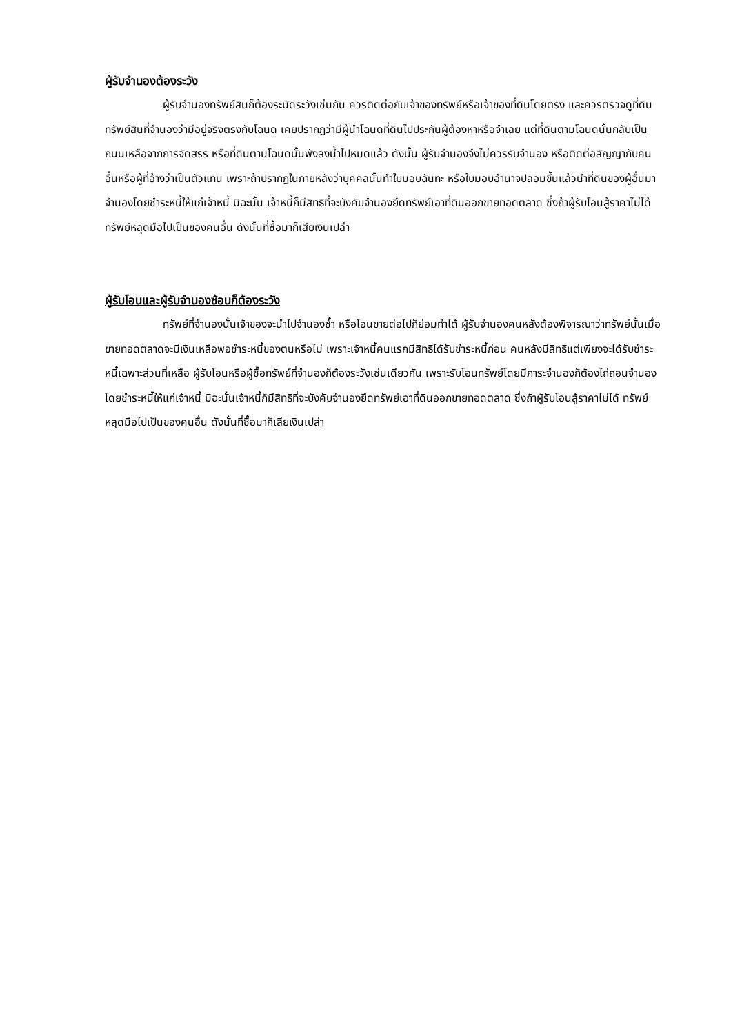ผู้รับจำนองต้องระวัง
ผู้รับจำนองทรัพย์สินก็ต้องระมัดระวังเช่นกัน ควรติดต่อกับเจ้าของทรัพย์หรือเจ้าของที่ดินโดยตรง และควรตรวจดูที่ดินทรัพย์สินที่จำนองว่ามีอยู่จริงตรงกับโฉนด เคยปรากฏว่ามีผู้นำโฉนดที่ดินไปประกันผู้ต้องหาหรือจำเลย แต่ที่ดินตามโฉนดนั้นกลับเป็นถนนเหลือจากการจัดสรร หรือที่ดินตามโฉนดนั้นพังลงน้ำไปหมดแล้ว ดังนั้น ผู้รับจำนองจึงไม่ควรรับจำนอง หรือติดต่อสัญญากับคนอื่นหรือผู้ที่อ้างว่าเป็นตัวแทน เพราะถ้าปรากฏในภายหลังว่าบุคคลนั้นทำใบมอบฉันทะ หรือใบมอบอำนาจปลอมขึ้นแล้วนำที่ดินของผู้อื่นมาจำนองโดยชำระหนี้ให้แก่เจ้าหนี้ มิฉะนั้น เจ้าหนี้ก็มีสิทธิที่จะบังคับจำนองยึดทรัพย์เอาที่ดินออกขายทอดตลาด ซึ่งถ้าผู้รับโอนสู้ราคาไม่ได้ ทรัพย์หลุดมือไปเป็นของคนอื่น ดังนั้นที่ซื้อมาก็เสียเงินเปล่า
ผู้รับโอนและผู้รับจำนองซ้อนก็ต้องระวัง
ทรัพย์ที่จำนองนั้นเจ้าของจะนำไปจำนองซ้ำ หรือโอนขายต่อไปก็ย่อมทำได้ ผู้รับจำนองคนหลังต้องพิจารณาว่าทรัพย์นั้นเมื่อขายทอดตลาดจะมีเงินเหลือพอชำระหนี้ของตนหรือไม่ เพราะเจ้าหนี้คนแรกมีสิทธิได้รับชำระหนี้ก่อน คนหลังมีสิทธิแต่เพียงจะได้รับชำระหนี้เฉพาะส่วนที่เหลือ ผู้รับโอนหรือผู้ซื้อทรัพย์ที่จำนองก็ต้องระวังเช่นเดียวกัน เพราะรับโอนทรัพย์โดยมีภาระจำนองก็ต้องไถ่ถอนจำนองโดยชำระหนี้ให้แก่เจ้าหนี้ มิฉะนั้นเจ้าหนี้ก็มีสิทธิที่จะบังคับจำนองยึดทรัพย์เอาที่ดินออกขายทอดตลาด ซึ่งถ้าผู้รับโอนสู้ราคาไม่ได้ ทรัพย์หลุดมือไปเป็นของคนอื่น ดังนั้นที่ซื้อมาก็เสียเงินเปล่า